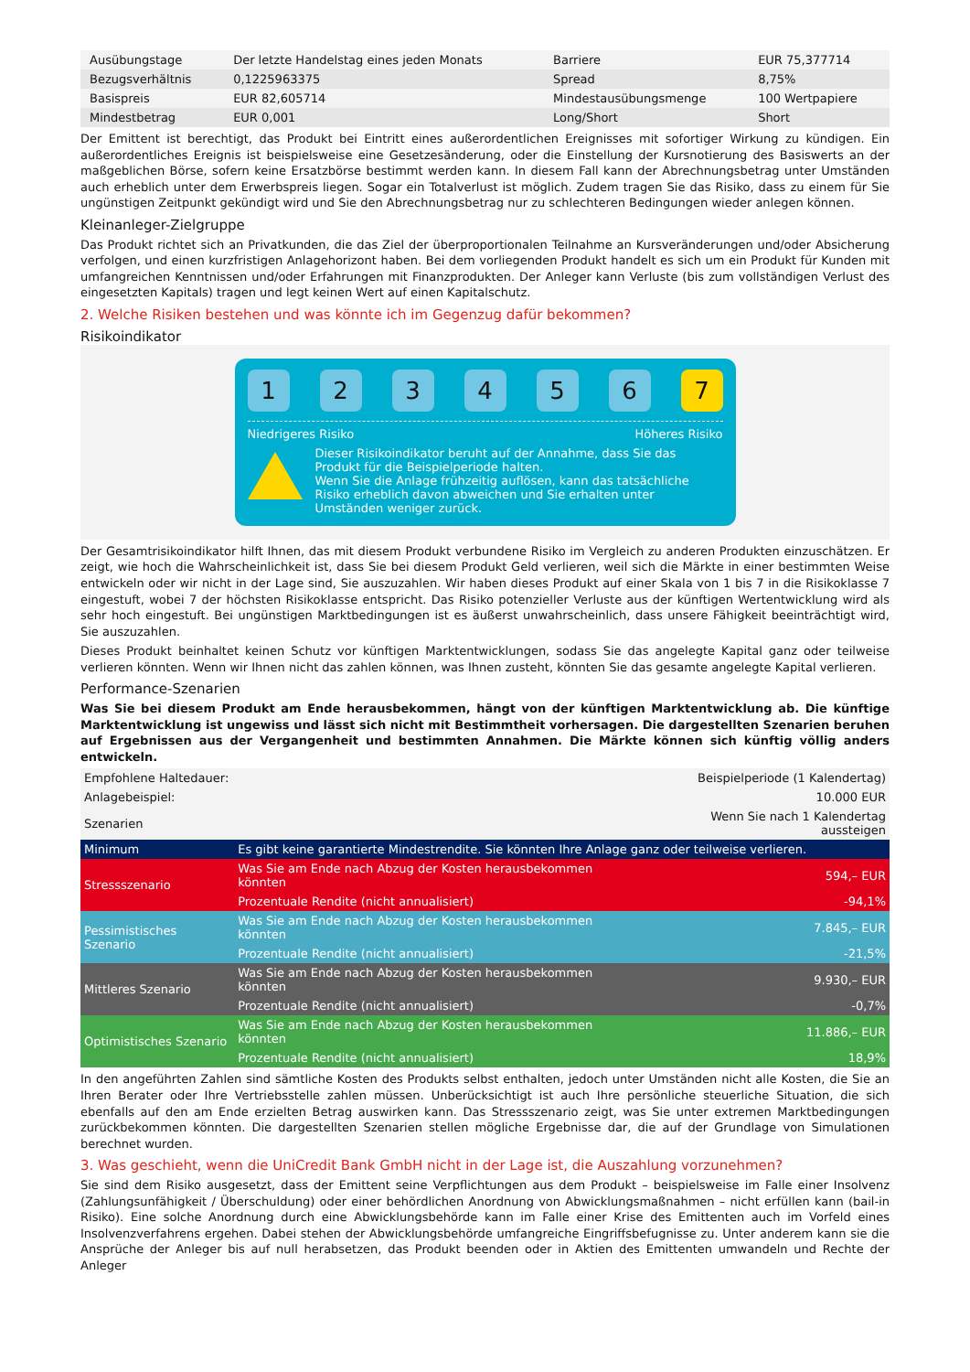| Ausübungstage | Der letzte Handelstag eines jeden Monats | Barriere | EUR 75,377714 |
| Bezugsverhältnis | 0,1225963375 | Spread | 8,75% |
| Basispreis | EUR 82,605714 | Mindestausübungsmenge | 100 Wertpapiere |
| Mindestbetrag | EUR 0,001 | Long/Short | Short |
Der Emittent ist berechtigt, das Produkt bei Eintritt eines außerordentlichen Ereignisses mit sofortiger Wirkung zu kündigen. Ein außerordentliches Ereignis ist beispielsweise eine Gesetzesänderung, oder die Einstellung der Kursnotierung des Basiswerts an der maßgeblichen Börse, sofern keine Ersatzbörse bestimmt werden kann. In diesem Fall kann der Abrechnungsbetrag unter Umständen auch erheblich unter dem Erwerbspreis liegen. Sogar ein Totalverlust ist möglich. Zudem tragen Sie das Risiko, dass zu einem für Sie ungünstigen Zeitpunkt gekündigt wird und Sie den Abrechnungsbetrag nur zu schlechteren Bedingungen wieder anlegen können.
Kleinanleger-Zielgruppe
Das Produkt richtet sich an Privatkunden, die das Ziel der überproportionalen Teilnahme an Kursveränderungen und/oder Absicherung verfolgen, und einen kurzfristigen Anlagehorizont haben. Bei dem vorliegenden Produkt handelt es sich um ein Produkt für Kunden mit umfangreichen Kenntnissen und/oder Erfahrungen mit Finanzprodukten. Der Anleger kann Verluste (bis zum vollständigen Verlust des eingesetzten Kapitals) tragen und legt keinen Wert auf einen Kapitalschutz.
2. Welche Risiken bestehen und was könnte ich im Gegenzug dafür bekommen?
Risikoindikator
1 2 3 4 5 6 7
Niedrigeres Risiko Höheres Risiko
Dieser Risikoindikator beruht auf der Annahme, dass Sie das Produkt für die Beispielperiode halten.
Wenn Sie die Anlage frühzeitig auflösen, kann das tatsächliche Risiko erheblich davon abweichen und Sie erhalten unter Umständen weniger zurück.
Der Gesamtrisikoindikator hilft Ihnen, das mit diesem Produkt verbundene Risiko im Vergleich zu anderen Produkten einzuschätzen. Er zeigt, wie hoch die Wahrscheinlichkeit ist, dass Sie bei diesem Produkt Geld verlieren, weil sich die Märkte in einer bestimmten Weise entwickeln oder wir nicht in der Lage sind, Sie auszuzahlen. Wir haben dieses Produkt auf einer Skala von 1 bis 7 in die Risikoklasse 7 eingestuft, wobei 7 der höchsten Risikoklasse entspricht. Das Risiko potenzieller Verluste aus der künftigen Wertentwicklung wird als sehr hoch eingestuft. Bei ungünstigen Marktbedingungen ist es äußerst unwahrscheinlich, dass unsere Fähigkeit beeinträchtigt wird, Sie auszuzahlen.
Dieses Produkt beinhaltet keinen Schutz vor künftigen Marktentwicklungen, sodass Sie das angelegte Kapital ganz oder teilweise verlieren könnten. Wenn wir Ihnen nicht das zahlen können, was Ihnen zusteht, könnten Sie das gesamte angelegte Kapital verlieren.
Performance-Szenarien
Was Sie bei diesem Produkt am Ende herausbekommen, hängt von der künftigen Marktentwicklung ab. Die künftige Marktentwicklung ist ungewiss und lässt sich nicht mit Bestimmtheit vorhersagen. Die dargestellten Szenarien beruhen auf Ergebnissen aus der Vergangenheit und bestimmten Annahmen. Die Märkte können sich künftig völlig anders entwickeln.
| Empfohlene Haltedauer: | | Beispielperiode (1 Kalendertag) |
| Anlagebeispiel: | | 10.000 EUR |
| Szenarien | | Wenn Sie nach 1 Kalendertag aussteigen |
| Minimum | Es gibt keine garantierte Mindestrendite. Sie könnten Ihre Anlage ganz oder teilweise verlieren. | |
| Stressszenario | Was Sie am Ende nach Abzug der Kosten herausbekommen könnten | 594,– EUR |
| | Prozentuale Rendite (nicht annualisiert) | -94,1% |
| Pessimistisches Szenario | Was Sie am Ende nach Abzug der Kosten herausbekommen könnten | 7.845,– EUR |
| | Prozentuale Rendite (nicht annualisiert) | -21,5% |
| Mittleres Szenario | Was Sie am Ende nach Abzug der Kosten herausbekommen könnten | 9.930,– EUR |
| | Prozentuale Rendite (nicht annualisiert) | -0,7% |
| Optimistisches Szenario | Was Sie am Ende nach Abzug der Kosten herausbekommen könnten | 11.886,– EUR |
| | Prozentuale Rendite (nicht annualisiert) | 18,9% |
In den angeführten Zahlen sind sämtliche Kosten des Produkts selbst enthalten, jedoch unter Umständen nicht alle Kosten, die Sie an Ihren Berater oder Ihre Vertriebsstelle zahlen müssen. Unberücksichtigt ist auch Ihre persönliche steuerliche Situation, die sich ebenfalls auf den am Ende erzielten Betrag auswirken kann. Das Stressszenario zeigt, was Sie unter extremen Marktbedingungen zurückbekommen könnten. Die dargestellten Szenarien stellen mögliche Ergebnisse dar, die auf der Grundlage von Simulationen berechnet wurden.
3. Was geschieht, wenn die UniCredit Bank GmbH nicht in der Lage ist, die Auszahlung vorzunehmen?
Sie sind dem Risiko ausgesetzt, dass der Emittent seine Verpflichtungen aus dem Produkt – beispielsweise im Falle einer Insolvenz (Zahlungsunfähigkeit / Überschuldung) oder einer behördlichen Anordnung von Abwicklungsmaßnahmen – nicht erfüllen kann (bail-in Risiko). Eine solche Anordnung durch eine Abwicklungsbehörde kann im Falle einer Krise des Emittenten auch im Vorfeld eines Insolvenzverfahrens ergehen. Dabei stehen der Abwicklungsbehörde umfangreiche Eingriffsbefugnisse zu. Unter anderem kann sie die Ansprüche der Anleger bis auf null herabsetzen, das Produkt beenden oder in Aktien des Emittenten umwandeln und Rechte der Anleger